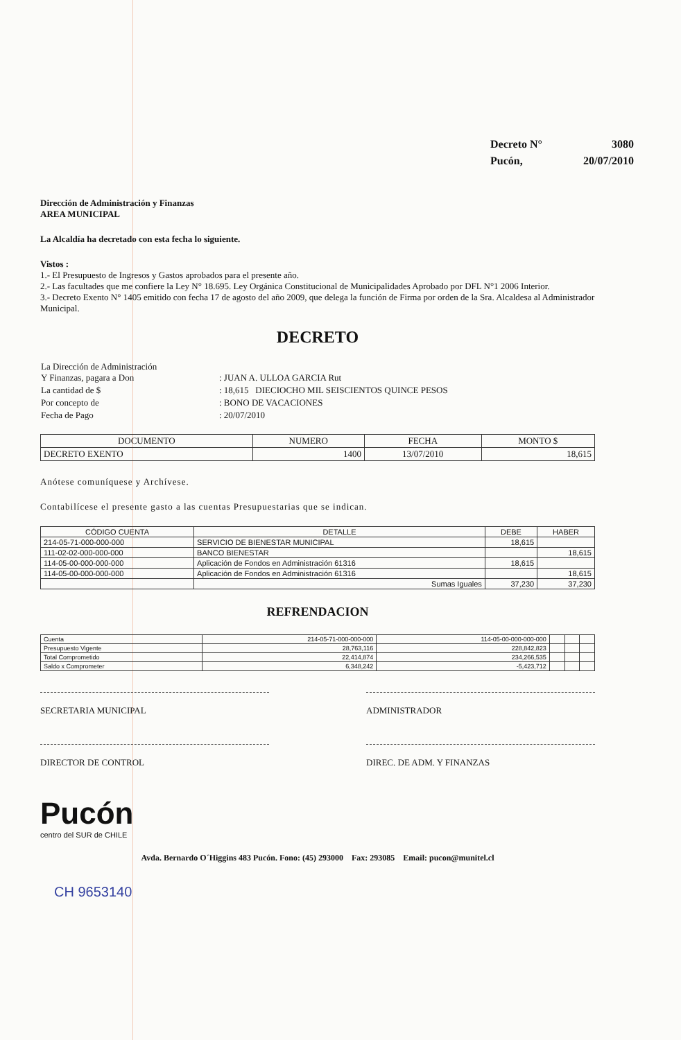| Decreto N° | 3080 |
| Pucón, | 20/07/2010 |
Dirección de Administración y Finanzas
AREA MUNICIPAL
La Alcaldía ha decretado con esta fecha lo siguiente.
Vistos :
1.- El Presupuesto de Ingresos y Gastos aprobados para el presente año.
2.- Las facultades que me confiere la Ley N° 18.695. Ley Orgánica Constitucional de Municipalidades Aprobado por DFL N°1 2006 Interior.
3.- Decreto Exento N° 1405 emitido con fecha 17 de agosto del año 2009, que delega la función de Firma por orden de la Sra. Alcaldesa al Administrador Municipal.
DECRETO
| La Dirección de Administración Y Finanzas, pagara a Don | : JUAN A. ULLOA GARCIA Rut |
| La cantidad de $ | : 18,615 DIECIOCHO MIL SEISCIENTOS QUINCE PESOS |
| Por concepto de | : BONO DE VACACIONES |
| Fecha de Pago | : 20/07/2010 |
| DOCUMENTO | NUMERO | FECHA | MONTO $ |
| --- | --- | --- | --- |
| DECRETO EXENTO | 1400 | 13/07/2010 | 18,615 |
Anótese comuníquese y Archívese.
Contabilícese el presente gasto a las cuentas Presupuestarias que se indican.
| CÓDIGO CUENTA | DETALLE | DEBE | HABER |
| --- | --- | --- | --- |
| 214-05-71-000-000-000 | SERVICIO DE BIENESTAR MUNICIPAL | 18,615 | |
| 111-02-02-000-000-000 | BANCO BIENESTAR | | 18,615 |
| 114-05-00-000-000-000 | Aplicación de Fondos en Administración 61316 | 18,615 | |
| 114-05-00-000-000-000 | Aplicación de Fondos en Administración 61316 | | 18,615 |
| | Sumas Iguales | 37,230 | 37,230 |
REFRENDACION
| Cuenta | 214-05-71-000-000-000 | 114-05-00-000-000-000 | | | |
| Presupuesto Vigente | 28,763,116 | 228,842,823 | | | |
| Total Comprometido | 22,414,874 | 234,266,535 | | | |
| Saldo x Comprometer | 6,348,242 | -5,423,712 | | | |
SECRETARIA MUNICIPAL ADMINISTRADOR
DIRECTOR DE CONTROL DIREC. DE ADM. Y FINANZAS
Pucón
centro del SUR de CHILE
Avda. Bernardo O´Higgins 483 Pucón. Fono: (45) 293000 Fax: 293085 Email: pucon@munitel.cl
CH 9653140